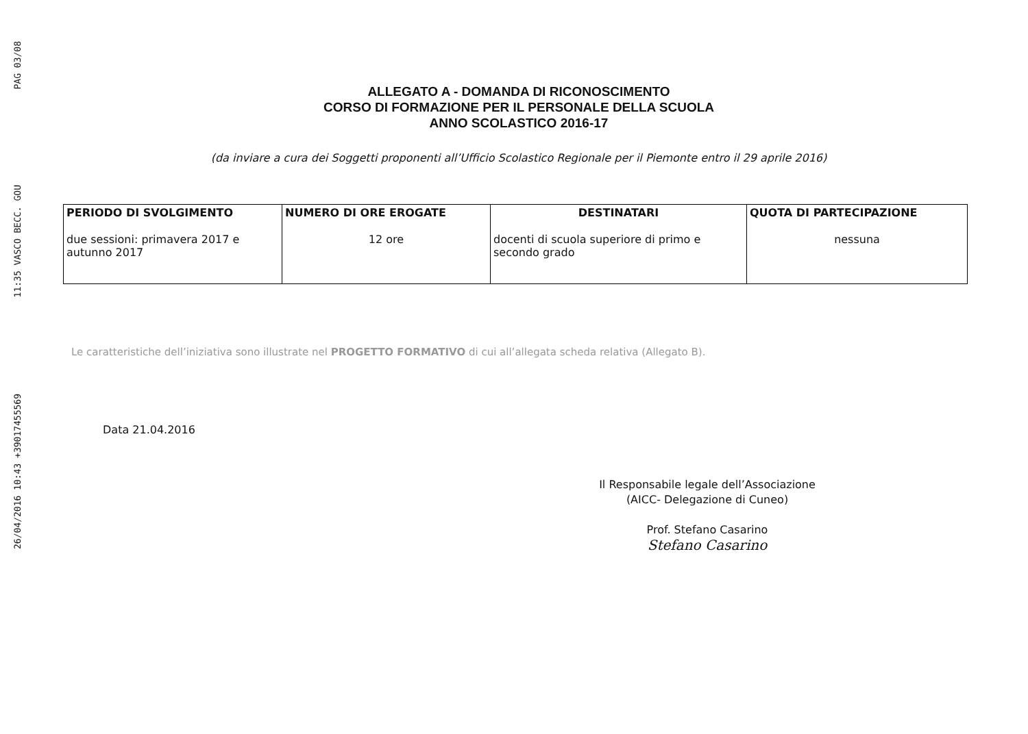PAG 03/08
11:35 VASCO BECC. GOU
26/04/2016 10:43 +39017455569
ALLEGATO A - DOMANDA DI RICONOSCIMENTO
CORSO DI FORMAZIONE PER IL PERSONALE DELLA SCUOLA
ANNO SCOLASTICO 2016-17
(da inviare a cura dei Soggetti proponenti all’Ufficio Scolastico Regionale per il Piemonte entro il 29 aprile 2016)
| PERIODO DI SVOLGIMENTO | NUMERO DI ORE EROGATE | DESTINATARI | QUOTA DI PARTECIPAZIONE |
| --- | --- | --- | --- |
| due sessioni: primavera 2017 e autunno 2017 | 12 ore | docenti di scuola superiore di primo e secondo grado | nessuna |
Le caratteristiche dell’iniziativa sono illustrate nel PROGETTO FORMATIVO di cui all’allegata scheda relativa (Allegato B).
Data 21.04.2016
Il Responsabile legale dell’Associazione
(AICC- Delegazione di Cuneo)
Prof. Stefano Casarino
Stefano Casarino